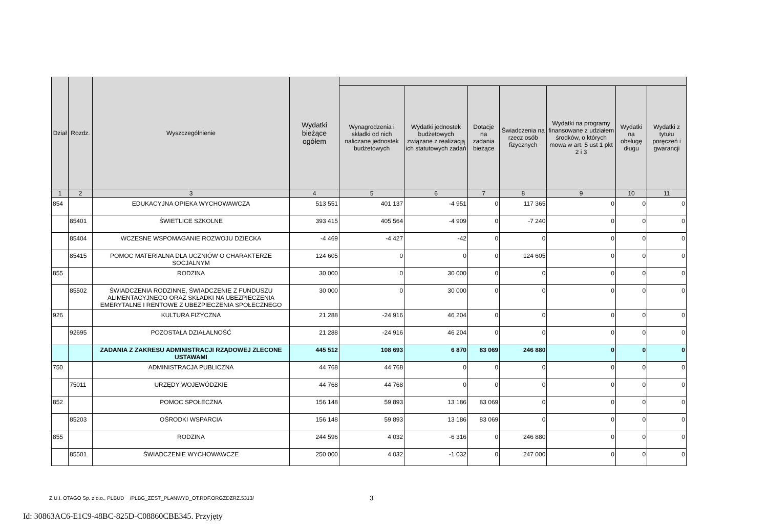| Dział | Rozdz. | Wyszczególnienie | Wydatki bieżące ogółem | | | | | | | |
| --- | --- | --- | --- | --- | --- | --- | --- | --- | --- | --- |
| | | | | Wynagrodzenia i składki od nich naliczane jednostek budżetowych | Wydatki jednostek budżetowych związane z realizacją ich statutowych zadań | Dotacje na zadania bieżące | Świadczenia na rzecz osób fizycznych | Wydatki na programy finansowane z udziałem środków, o których mowa w art. 5 ust 1 pkt 2 i 3 | Wydatki na obsługę długu | Wydatki z tytułu poręczeń i gwarancji |
| 1 | 2 | 3 | 4 | 5 | 6 | 7 | 8 | 9 | 10 | 11 |
| 854 | | EDUKACYJNA OPIEKA WYCHOWAWCZA | 513 551 | 401 137 | -4 951 | 0 | 117 365 | 0 | 0 | 0 |
| | 85401 | ŚWIETLICE SZKOLNE | 393 415 | 405 564 | -4 909 | 0 | -7 240 | 0 | 0 | 0 |
| | 85404 | WCZESNE WSPOMAGANIE ROZWOJU DZIECKA | -4 469 | -4 427 | -42 | 0 | 0 | 0 | 0 | 0 |
| | 85415 | POMOC MATERIALNA DLA UCZNIÓW O CHARAKTERZE SOCJALNYM | 124 605 | 0 | 0 | 0 | 124 605 | 0 | 0 | 0 |
| 855 | | RODZINA | 30 000 | 0 | 30 000 | 0 | 0 | 0 | 0 | 0 |
| | 85502 | ŚWIADCZENIA RODZINNE, ŚWIADCZENIE Z FUNDUSZU ALIMENTACYJNEGO ORAZ SKŁADKI NA UBEZPIECZENIA EMERYTALNE I RENTOWE Z UBEZPIECZENIA SPOŁECZNEGO | 30 000 | 0 | 30 000 | 0 | 0 | 0 | 0 | 0 |
| 926 | | KULTURA FIZYCZNA | 21 288 | -24 916 | 46 204 | 0 | 0 | 0 | 0 | 0 |
| | 92695 | POZOSTAŁA DZIAŁALNOŚĆ | 21 288 | -24 916 | 46 204 | 0 | 0 | 0 | 0 | 0 |
| | | ZADANIA Z ZAKRESU ADMINISTRACJI RZĄDOWEJ ZLECONE USTAWAMI | 445 512 | 108 693 | 6 870 | 83 069 | 246 880 | 0 | 0 | 0 |
| 750 | | ADMINISTRACJA PUBLICZNA | 44 768 | 44 768 | 0 | 0 | 0 | 0 | 0 | 0 |
| | 75011 | URZĘDY WOJEWÓDZKIE | 44 768 | 44 768 | 0 | 0 | 0 | 0 | 0 | 0 |
| 852 | | POMOC SPOŁECZNA | 156 148 | 59 893 | 13 186 | 83 069 | 0 | 0 | 0 | 0 |
| | 85203 | OŚRODKI WSPARCIA | 156 148 | 59 893 | 13 186 | 83 069 | 0 | 0 | 0 | 0 |
| 855 | | RODZINA | 244 596 | 4 032 | -6 316 | 0 | 246 880 | 0 | 0 | 0 |
| | 85501 | ŚWIADCZENIE WYCHOWAWCZE | 250 000 | 4 032 | -1 032 | 0 | 247 000 | 0 | 0 | 0 |
Z.U.I. OTAGO Sp. z o.o., PLBUD /PLBG_ZEST_PLANWYD_OT.RDF.ORGZDZRZ.5313/
3
Id: 30863AC6-E1C9-48BC-825D-C08860CBE345. Przyjęty